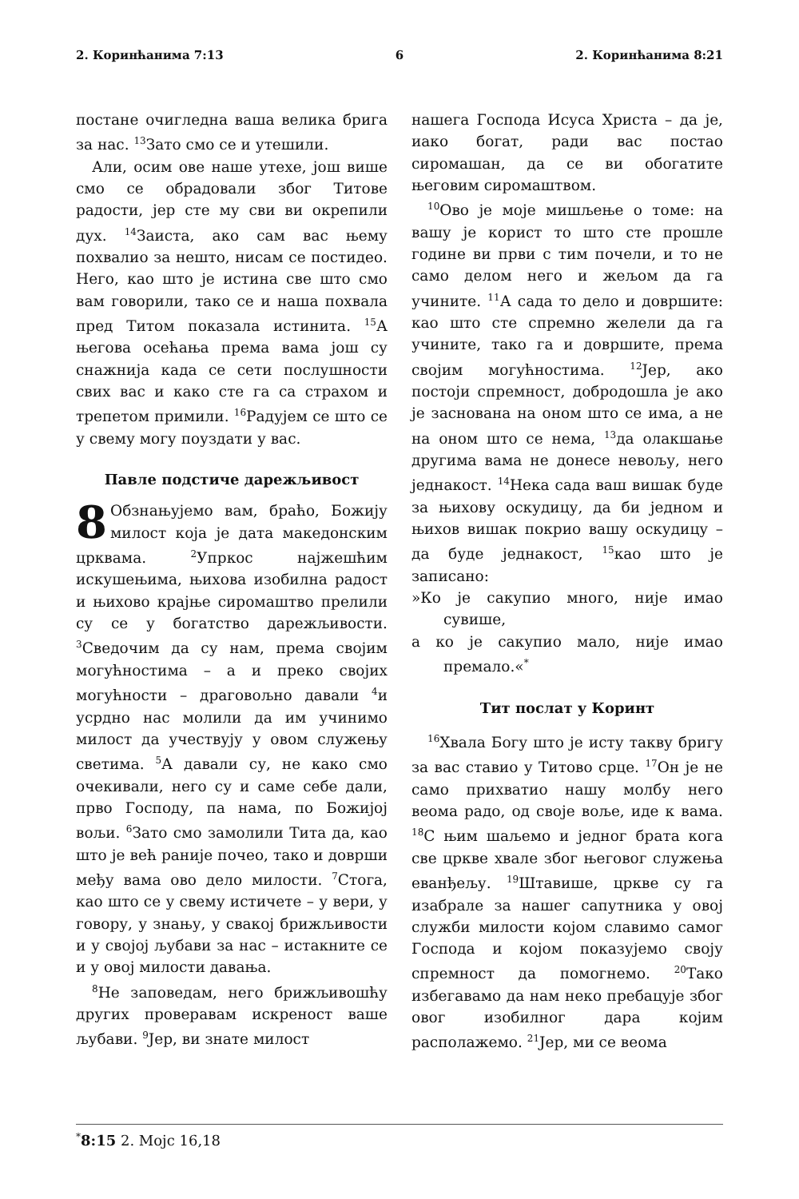2. Коринћанима 7:13 6 2. Коринћанима 8:21
постане очигледна ваша велика брига за нас. <sup>13</sup>Зато смо се и утешили.
Али, осим ове наше утехе, још више смо се обрадовали због Титове радости, јер сте му сви ви окрепили дух. <sup>14</sup>Заиста, ако сам вас њему похвалио за нешто, нисам се постидео. Него, као што је истина све што смо вам говорили, тако се и наша похвала пред Титом показала истинита. <sup>15</sup>А његова осећања према вама још су снажнија када се сети послушности свих вас и како сте га са страхом и трепетом примили. <sup>16</sup>Радујем се што се у свему могу поуздати у вас.
Павле подстиче дарежљивост
8 Обзнањујемо вам, браћо, Божију милост која је дата македонским црквама. <sup>2</sup>Упркос најжешћим искушењима, њихова изобилна радост и њихово крајње сиромаштво прелили су се у богатство дарежљивости. <sup>3</sup>Сведочим да су нам, према својим могућностима – а и преко својих могућности – драговољно давали <sup>4</sup>и усрдно нас молили да им учинимо милост да учествују у овом служењу светима. <sup>5</sup>А давали су, не како смо очекивали, него су и саме себе дали, прво Господу, па нама, по Божијој вољи. <sup>6</sup>Зато смо замолили Тита да, као што је већ раније почео, тако и доврши међу вама ово дело милости. <sup>7</sup>Стога, као што се у свему истичете – у вери, у говору, у знању, у свакој брижљивости и у својој љубави за нас – истакните се и у овој милости давања.
<sup>8</sup> Не заповедам, него брижљивошћу других проверавам искреност ваше љубави. <sup>9</sup>Јер, ви знате милост
нашега Господа Исуса Христа – да је, иако богат, ради вас постао сиромашан, да се ви обогатите његовим сиромаштвом.
<sup>10</sup> Ово је моје мишљење о томе: на вашу је корист то што сте прошле године ви први с тим почели, и то не само делом него и жељом да га учините. <sup>11</sup>А сада то дело и довршите: као што сте спремно желели да га учините, тако га и довршите, према својим могућностима. <sup>12</sup>Јер, ако постоји спремност, добродошла је ако је заснована на оном што се има, а не на оном што се нема, <sup>13</sup>да олакшање другима вама не донесе невољу, него једнакост. <sup>14</sup>Нека сада ваш вишак буде за њихову оскудицу, да би једном и њихов вишак покрио вашу оскудицу – да буде једнакост, <sup>15</sup>као што је записано:
»Ко је сакупио много, није имао сувише,
а ко је сакупио мало, није имао премало.«<sup>*</sup>
Тит послат у Коринт
<sup>16</sup> Хвала Богу што је исту такву бригу за вас ставио у Титово срце. <sup>17</sup>Он је не само прихватио нашу молбу него веома радо, од своје воље, иде к вама. <sup>18</sup>С њим шаљемо и једног брата кога све цркве хвале због његовог служења еванђељу. <sup>19</sup>Штавише, цркве су га изабрале за нашег сапутника у овој служби милости којом славимо самог Господа и којом показујемо своју спремност да помогнемо. <sup>20</sup>Тако избегавамо да нам неко пребацује због овог изобилног дара којим располажемо. <sup>21</sup>Јер, ми се веома
<sup>*</sup> 8:15 2. Мојс 16,18